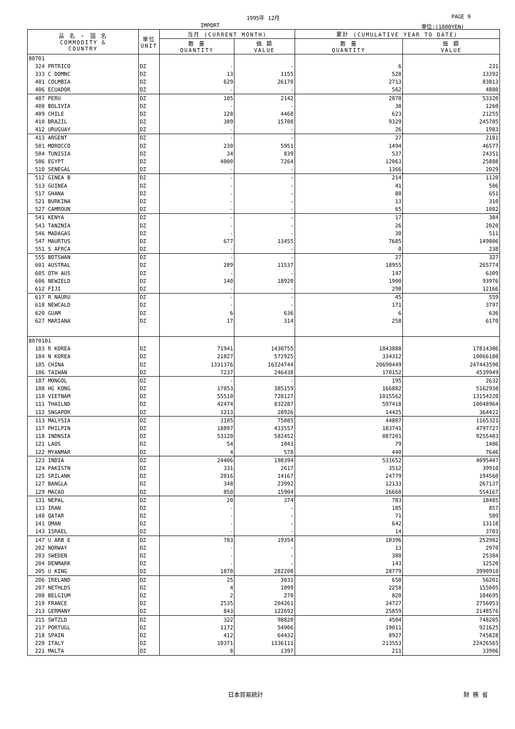1995年 12月 PAGE 9
IMPORT 単位:(1000YEN)
| 品 名 ・ 国 名 COMMODITY & COUNTRY | 単位 UNIT | 当月 (CURRENT MONTH) | | 累計 (CUMULATIVE YEAR TO DATE) | |
| --- | --- | --- | --- | --- | --- |
| | | 数 量 QUANTITY | 価 額 VALUE | 数 量 QUANTITY | 価 額 VALUE |
| 80701 | | | | | |
| 324 PRTRICO | DZ | - | - | 6 | 231 |
| 333 C DOMNC | DZ | 13 | 1155 | 528 | 13392 |
| 401 COLMBIA | DZ | 629 | 26170 | 2713 | 83813 |
| 406 ECUADOR | DZ | - | - | 562 | 4880 |
| 407 PERU | DZ | 105 | 2142 | 2878 | 53320 |
| 408 BOLIVIA | DZ | - | - | 38 | 1260 |
| 409 CHILE | DZ | 128 | 4468 | 623 | 21255 |
| 410 BRAZIL | DZ | 389 | 15708 | 9329 | 245785 |
| 412 URUGUAY | DZ | - | - | 26 | 1983 |
| 413 ARGENT | DZ | - | - | 27 | 2181 |
| 501 MOROCCO | DZ | 230 | 5951 | 1494 | 46577 |
| 504 TUNISIA | DZ | 34 | 839 | 537 | 24351 |
| 506 EGYPT | DZ | 4000 | 7264 | 12063 | 25888 |
| 510 SENEGAL | DZ | - | - | 1366 | 2029 |
| 512 GINEA B | DZ | - | - | 214 | 1120 |
| 513 GUINEA | DZ | - | - | 41 | 506 |
| 517 GHANA | DZ | - | - | 80 | 651 |
| 521 BURKINA | DZ | - | - | 13 | 310 |
| 527 CAMROUN | DZ | - | - | 65 | 1082 |
| 541 KENYA | DZ | - | - | 17 | 384 |
| 543 TANZNIA | DZ | - | - | 26 | 2020 |
| 546 MADAGAS | DZ | - | - | 30 | 511 |
| 547 MAURTUS | DZ | 677 | 13455 | 7685 | 149806 |
| 551 S AFRCA | DZ | - | - | 0 | 238 |
| 555 BOTSWAN | DZ | - | - | 27 | 327 |
| 601 AUSTRAL | DZ | 289 | 11537 | 18955 | 265774 |
| 605 OTH AUS | DZ | - | - | 147 | 6309 |
| 606 NEWZELD | DZ | 140 | 18920 | 1900 | 93976 |
| 612 FIJI | DZ | - | - | 298 | 12166 |
| 617 R NAURU | DZ | - | - | 45 | 559 |
| 618 NEWCALD | DZ | - | - | 171 | 3797 |
| 620 GUAM | DZ | 6 | 636 | 6 | 636 |
| 627 MARIANA | DZ | 17 | 314 | 258 | 6170 |
| 8070101 | | | | | |
| 103 R KOREA | DZ | 71941 | 1430755 | 1043888 | 17814306 |
| 104 N KOREA | DZ | 21827 | 572925 | 334312 | 10066180 |
| 105 CHINA | DZ | 1331376 | 16324744 | 20690449 | 247443590 |
| 106 TAIWAN | DZ | 7237 | 246438 | 170152 | 4539949 |
| 107 MONGOL | DZ | - | - | 195 | 2632 |
| 108 HG KONG | DZ | 17053 | 385159 | 166882 | 5162930 |
| 110 VIETNAM | DZ | 55510 | 728127 | 1015562 | 13154220 |
| 111 THAILND | DZ | 42474 | 832287 | 597418 | 10048964 |
| 112 SNGAPOR | DZ | 1213 | 28926 | 14425 | 364422 |
| 113 MALYSIA | DZ | 3105 | 75085 | 44807 | 1165321 |
| 117 PHILPIN | DZ | 18897 | 433557 | 183741 | 4797727 |
| 118 INDNSIA | DZ | 53120 | 582452 | 887201 | 9255403 |
| 121 LAOS | DZ | 54 | 1043 | 79 | 1486 |
| 122 MYANMAR | DZ | 4 | 578 | 440 | 7646 |
| 123 INDIA | DZ | 24406 | 198394 | 531652 | 4095447 |
| 124 PAKISTN | DZ | 331 | 2617 | 3512 | 39910 |
| 125 SRILANK | DZ | 2016 | 14167 | 24779 | 194560 |
| 127 BANGLA | DZ | 348 | 23992 | 12133 | 267137 |
| 129 MACAO | DZ | 850 | 15904 | 26660 | 554167 |
| 131 NEPAL | DZ | 20 | 374 | 783 | 18485 |
| 133 IRAN | DZ | - | - | 185 | 857 |
| 140 QATAR | DZ | - | - | 71 | 509 |
| 141 OMAN | DZ | - | - | 642 | 13118 |
| 143 ISRAEL | DZ | - | - | 14 | 3703 |
| 147 U ARB E | DZ | 783 | 19354 | 10396 | 252982 |
| 202 NORWAY | DZ | - | - | 13 | 2970 |
| 203 SWEDEN | DZ | - | - | 380 | 25384 |
| 204 DENMARK | DZ | - | - | 143 | 12520 |
| 205 U KING | DZ | 1870 | 282208 | 28779 | 3990910 |
| 206 IRELAND | DZ | 25 | 3031 | 650 | 56201 |
| 207 NETHLDS | DZ | 4 | 1099 | 2258 | 155005 |
| 208 BELGIUM | DZ | 2 | 270 | 820 | 104695 |
| 210 FRANCE | DZ | 2535 | 204261 | 34727 | 2756053 |
| 213 GERMANY | DZ | 843 | 122692 | 25859 | 2148576 |
| 215 SWTZLD | DZ | 322 | 98820 | 4504 | 748285 |
| 217 PORTUGL | DZ | 1172 | 54906 | 19011 | 921625 |
| 218 SPAIN | DZ | 412 | 64432 | 8927 | 745828 |
| 220 ITALY | DZ | 10371 | 1336111 | 213553 | 22426565 |
| 221 MALTA | DZ | 8 | 1397 | 211 | 33906 |
日本貿易統計 財 務 省